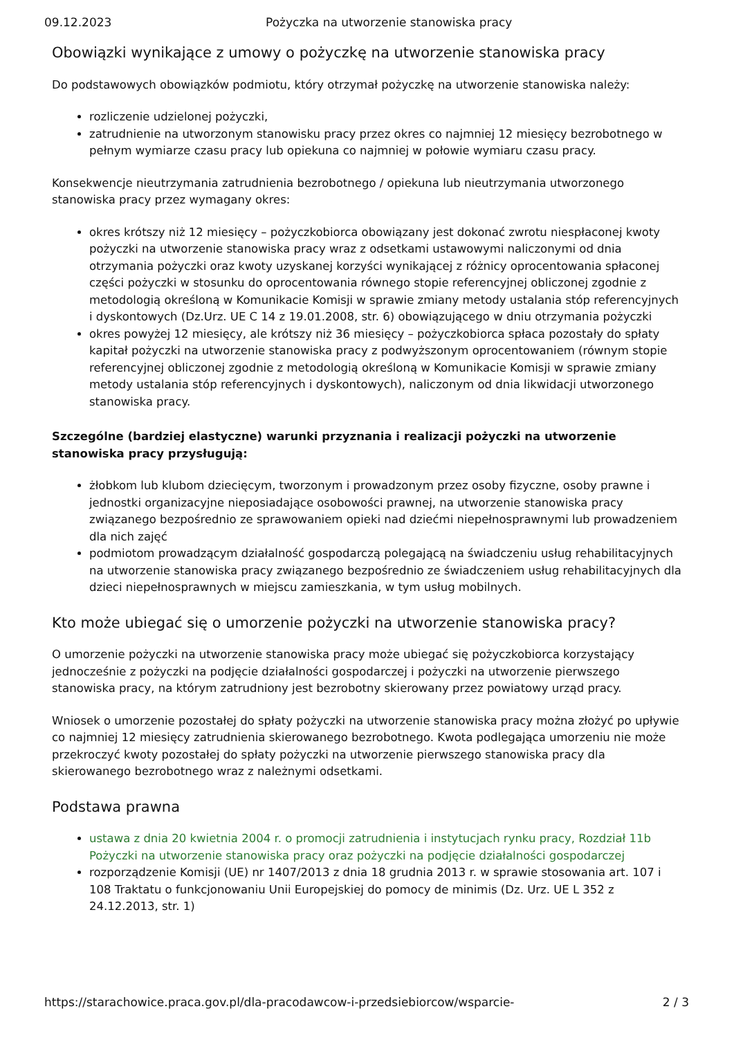09.12.2023 Pożyczka na utworzenie stanowiska pracy
Obowiązki wynikające z umowy o pożyczkę na utworzenie stanowiska pracy
Do podstawowych obowiązków podmiotu, który otrzymał pożyczkę na utworzenie stanowiska należy:
rozliczenie udzielonej pożyczki,
zatrudnienie na utworzonym stanowisku pracy przez okres co najmniej 12 miesięcy bezrobotnego w pełnym wymiarze czasu pracy lub opiekuna co najmniej w połowie wymiaru czasu pracy.
Konsekwencje nieutrzymania zatrudnienia bezrobotnego / opiekuna lub nieutrzymania utworzonego stanowiska pracy przez wymagany okres:
okres krótszy niż 12 miesięcy – pożyczkobiorca obowiązany jest dokonać zwrotu niespłaconej kwoty pożyczki na utworzenie stanowiska pracy wraz z odsetkami ustawowymi naliczonymi od dnia otrzymania pożyczki oraz kwoty uzyskanej korzyści wynikającej z różnicy oprocentowania spłaconej części pożyczki w stosunku do oprocentowania równego stopie referencyjnej obliczonej zgodnie z metodologią określoną w Komunikacie Komisji w sprawie zmiany metody ustalania stóp referencyjnych i dyskontowych (Dz.Urz. UE C 14 z 19.01.2008, str. 6) obowiązującego w dniu otrzymania pożyczki
okres powyżej 12 miesięcy, ale krótszy niż 36 miesięcy – pożyczkobiorca spłaca pozostały do spłaty kapitał pożyczki na utworzenie stanowiska pracy z podwyższonym oprocentowaniem (równym stopie referencyjnej obliczonej zgodnie z metodologią określoną w Komunikacie Komisji w sprawie zmiany metody ustalania stóp referencyjnych i dyskontowych), naliczonym od dnia likwidacji utworzonego stanowiska pracy.
Szczególne (bardziej elastyczne) warunki przyznania i realizacji pożyczki na utworzenie stanowiska pracy przysługują:
żłobkom lub klubom dziecięcym, tworzonym i prowadzonym przez osoby fizyczne, osoby prawne i jednostki organizacyjne nieposiadające osobowości prawnej, na utworzenie stanowiska pracy związanego bezpośrednio ze sprawowaniem opieki nad dziećmi niepełnosprawnymi lub prowadzeniem dla nich zajęć
podmiotom prowadzącym działalność gospodarczą polegającą na świadczeniu usług rehabilitacyjnych na utworzenie stanowiska pracy związanego bezpośrednio ze świadczeniem usług rehabilitacyjnych dla dzieci niepełnosprawnych w miejscu zamieszkania, w tym usług mobilnych.
Kto może ubiegać się o umorzenie pożyczki na utworzenie stanowiska pracy?
O umorzenie pożyczki na utworzenie stanowiska pracy może ubiegać się pożyczkobiorca korzystający jednocześnie z pożyczki na podjęcie działalności gospodarczej i pożyczki na utworzenie pierwszego stanowiska pracy, na którym zatrudniony jest bezrobotny skierowany przez powiatowy urząd pracy.
Wniosek o umorzenie pozostałej do spłaty pożyczki na utworzenie stanowiska pracy można złożyć po upływie co najmniej 12 miesięcy zatrudnienia skierowanego bezrobotnego. Kwota podlegająca umorzeniu nie może przekroczyć kwoty pozostałej do spłaty pożyczki na utworzenie pierwszego stanowiska pracy dla skierowanego bezrobotnego wraz z należnymi odsetkami.
Podstawa prawna
ustawa z dnia 20 kwietnia 2004 r. o promocji zatrudnienia i instytucjach rynku pracy, Rozdział 11b Pożyczki na utworzenie stanowiska pracy oraz pożyczki na podjęcie działalności gospodarczej
rozporządzenie Komisji (UE) nr 1407/2013 z dnia 18 grudnia 2013 r. w sprawie stosowania art. 107 i 108 Traktatu o funkcjonowaniu Unii Europejskiej do pomocy de minimis (Dz. Urz. UE L 352 z 24.12.2013, str. 1)
https://starachowice.praca.gov.pl/dla-pracodawcow-i-przedsiebiorcow/wsparcie- 2 / 3